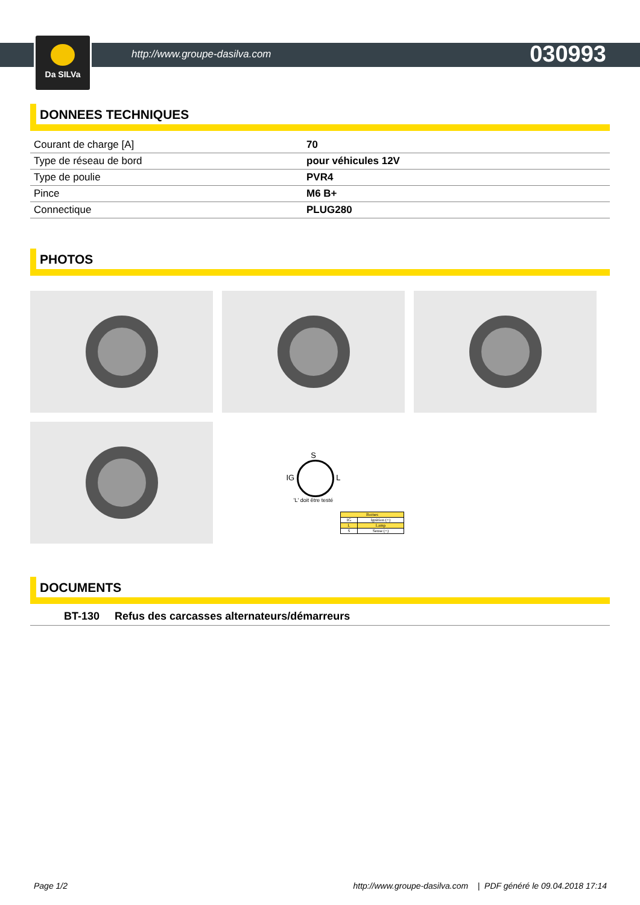Da SILVa
http://www.groupe-dasilva.com 030993
DONNEES TECHNIQUES
| Courant de charge [A] | 70 |
| Type de réseau de bord | pour véhicules 12V |
| Type de poulie | PVR4 |
| Pince | M6 B+ |
| Connectique | PLUG280 |
PHOTOS
S
IG L
'L' doit être testé
| Bornes | |
| IG | Ignition (+) |
| L | Lamp |
| S | Sense (+) |
DOCUMENTS
BT-130 Refus des carcasses alternateurs/démarreurs
Page 1/2 http://www.groupe-dasilva.com | PDF généré le 09.04.2018 17:14